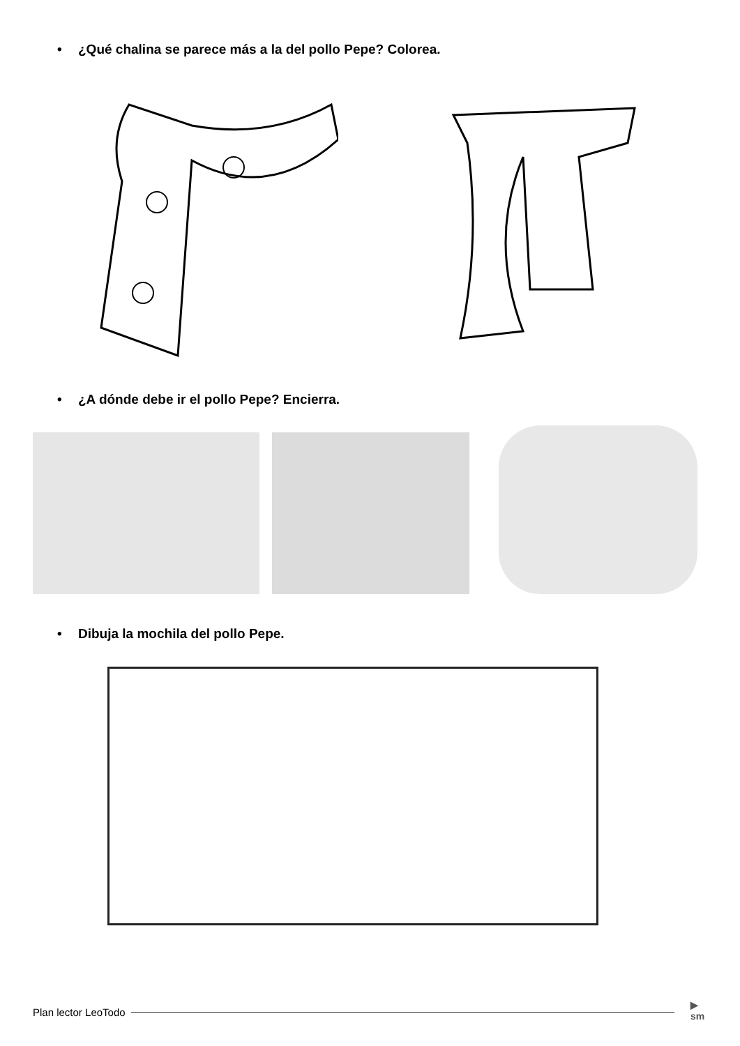• ¿Qué chalina se parece más a la del pollo Pepe? Colorea.
• ¿A dónde debe ir el pollo Pepe? Encierra.
• Dibuja la mochila del pollo Pepe.
Plan lector LeoTodo
▶
sm